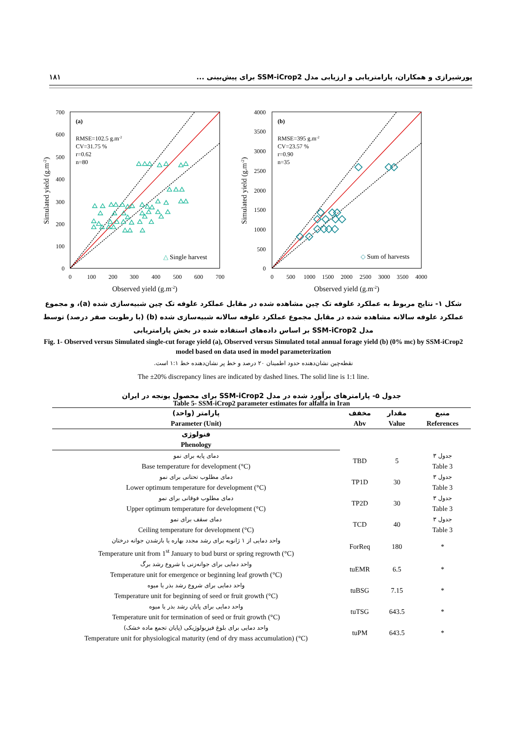١٨١ پورشیرازی و همکاران، پارامتریابی و ارزیابی مدل SSM-iCrop2 برای پیش‌بینی ...
(a)
RMSE=102.5 g.m-2
CV=31.75 %
r=0.62
n=80
△ Single harvest
700
600
500
400
300
200
100
0
0
100
200
300
400
500
600
700
Observed yield (g.m-2)
Simulated yield (g.m-2)
(b)
RMSE=395 g.m-2
CV=23.57 %
r=0.90
n=35
◇ Sum of harvests
4000
3500
3000
2500
2000
1500
1000
500
0
0
500
1000
1500
2000
2500
3000
3500
4000
Observed yield (g.m-2)
Simulated yield (g.m-2)
شکل ۱- نتایج مربوط به عملکرد علوفه تک چین مشاهده شده در مقابل عملکرد علوفه تک چین شبیه‌سازی شده (a)، و مجموع عملکرد علوفه سالانه مشاهده شده در مقابل مجموع عملکرد علوفه سالانه شبیه‌سازی شده (b) (با رطوبت صفر درصد) توسط مدل SSM-iCrop2 بر اساس داده‌های استفاده شده در بخش پارامتریابی
Fig. 1- Observed versus Simulated single-cut forage yield (a), Observed versus Simulated total annual forage yield (b) (0% mc) by SSM-iCrop2 model based on data used in model parameterization
نقطه‌چین نشان‌دهنده حدود اطمینان ۲۰ درصد و خط پر نشان‌دهنده خط ۱:۱ است.
The ±20% discrepancy lines are indicated by dashed lines. The solid line is 1:1 line.
جدول ۵- پارامترهای برآورد شده در مدل SSM-iCrop2 برای محصول یونجه در ایران
Table 5- SSM-iCrop2 parameter estimates for alfalfa in Iran
| پارامتر (واحد) Parameter (Unit) | مخفف Abv | مقدار Value | منبع References |
| --- | --- | --- | --- |
| فنولوژی Phenology | | | |
| دمای پایه برای نمو Base temperature for development (°C) | TBD | 5 | جدول ۳ Table 3 |
| دمای مطلوب تحتانی برای نمو Lower optimum temperature for development (°C) | TP1D | 30 | جدول ۳ Table 3 |
| دمای مطلوب فوقانی برای نمو Upper optimum temperature for development (°C) | TP2D | 30 | جدول ۳ Table 3 |
| دمای سقف برای نمو Ceiling temperature for development (°C) | TCD | 40 | جدول ۳ Table 3 |
| واحد دمایی از ۱ ژانویه برای رشد مجدد بهاره یا بازشدن جوانه درختان Temperature unit from 1<sup>st</sup> January to bud burst or spring regrowth (°C) | ForReq | 180 | * |
| واحد دمایی برای جوانه‌زنی یا شروع رشد برگ Temperature unit for emergence or beginning leaf growth (°C) | tuEMR | 6.5 | * |
| واحد دمایی برای شروع رشد بذر یا میوه Temperature unit for beginning of seed or fruit growth (°C) | tuBSG | 7.15 | * |
| واحد دمایی برای پایان رشد بذر یا میوه Temperature unit for termination of seed or fruit growth (°C) | tuTSG | 643.5 | * |
| واحد دمایی برای بلوغ فیزیولوژیکی (پایان تجمع ماده خشک) Temperature unit for physiological maturity (end of dry mass accumulation) (°C) | tuPM | 643.5 | * |